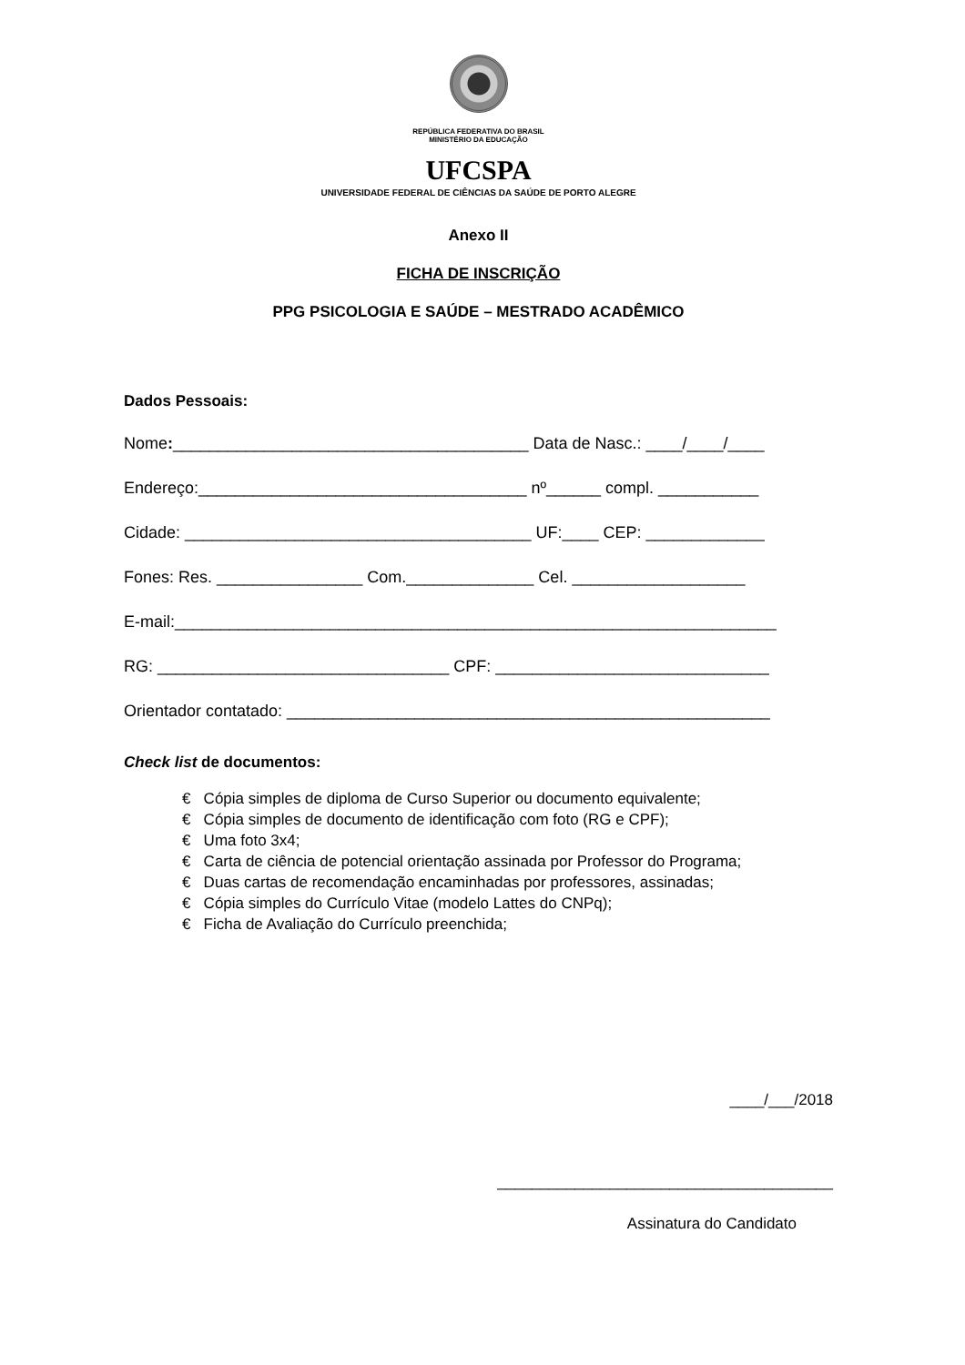REPÚBLICA FEDERATIVA DO BRASIL
MINISTÉRIO DA EDUCAÇÃO
UFCSPA
UNIVERSIDADE FEDERAL DE CIÊNCIAS DA SAÚDE DE PORTO ALEGRE
Anexo II
FICHA DE INSCRIÇÃO
PPG PSICOLOGIA E SAÚDE – MESTRADO ACADÊMICO
Dados Pessoais:
Nome:_______________________________________ Data de Nasc.: ____/____/____
Endereço:____________________________________ nº______ compl. ___________
Cidade: ______________________________________ UF:____ CEP: _____________
Fones: Res. ________________ Com.______________ Cel. ___________________
E-mail:__________________________________________________________________
RG: ________________________________ CPF: ______________________________
Orientador contatado: _____________________________________________________
Check list de documentos:
€ Cópia simples de diploma de Curso Superior ou documento equivalente;
€ Cópia simples de documento de identificação com foto (RG e CPF);
€ Uma foto 3x4;
€ Carta de ciência de potencial orientação assinada por Professor do Programa;
€ Duas cartas de recomendação encaminhadas por professores, assinadas;
€ Cópia simples do Currículo Vitae (modelo Lattes do CNPq);
€ Ficha de Avaliação do Currículo preenchida;
____/___/2018
_______________________________________
Assinatura do Candidato